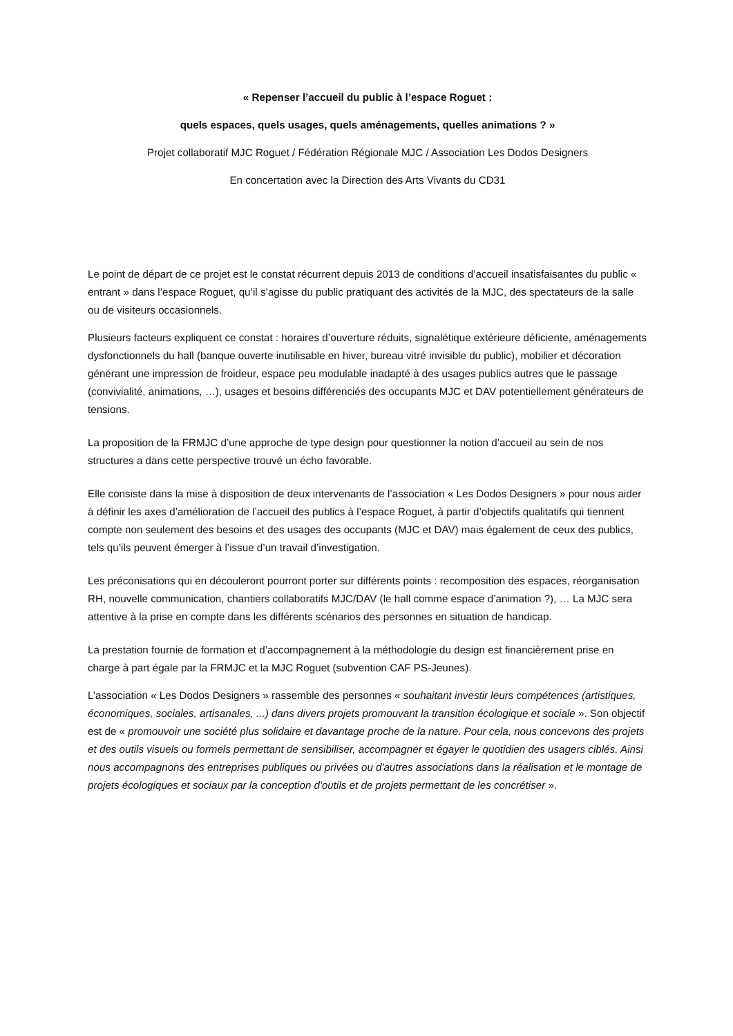« Repenser l’accueil du public à l’espace Roguet :
quels espaces, quels usages, quels aménagements, quelles animations ? »
Projet collaboratif MJC Roguet / Fédération Régionale MJC / Association Les Dodos Designers
En concertation avec la Direction des Arts Vivants du CD31
Le point de départ de ce projet est le constat récurrent depuis 2013 de conditions d’accueil insatisfaisantes du public « entrant » dans l’espace Roguet, qu’il s’agisse du public pratiquant des activités de la MJC, des spectateurs de la salle ou de visiteurs occasionnels.
Plusieurs facteurs expliquent ce constat : horaires d’ouverture réduits, signalétique extérieure déficiente, aménagements dysfonctionnels du hall (banque ouverte inutilisable en hiver, bureau vitré invisible du public), mobilier et décoration générant une impression de froideur, espace peu modulable inadapté à des usages publics autres que le passage (convivialité, animations, …), usages et besoins différenciés des occupants MJC et DAV potentiellement générateurs de tensions.
La proposition de la FRMJC d’une approche de type design pour questionner la notion d’accueil au sein de nos structures a dans cette perspective trouvé un écho favorable.
Elle consiste dans la mise à disposition de deux intervenants de l’association « Les Dodos Designers » pour nous aider à définir les axes d’amélioration de l’accueil des publics à l’espace Roguet, à partir d’objectifs qualitatifs qui tiennent compte non seulement des besoins et des usages des occupants (MJC et DAV) mais également de ceux des publics, tels qu’ils peuvent émerger à l’issue d’un travail d’investigation.
Les préconisations qui en découleront pourront porter sur différents points : recomposition des espaces, réorganisation RH, nouvelle communication, chantiers collaboratifs MJC/DAV (le hall comme espace d’animation ?), … La MJC sera attentive à la prise en compte dans les différents scénarios des personnes en situation de handicap.
La prestation fournie de formation et d’accompagnement à la méthodologie du design est financièrement prise en charge à part égale par la FRMJC et la MJC Roguet (subvention CAF PS-Jeunes).
L’association « Les Dodos Designers » rassemble des personnes « souhaitant investir leurs compétences (artistiques, économiques, sociales, artisanales, ...) dans divers projets promouvant la transition écologique et sociale ». Son objectif est de « promouvoir une société plus solidaire et davantage proche de la nature. Pour cela, nous concevons des projets et des outils visuels ou formels permettant de sensibiliser, accompagner et égayer le quotidien des usagers ciblés. Ainsi nous accompagnons des entreprises publiques ou privées ou d'autres associations dans la réalisation et le montage de projets écologiques et sociaux par la conception d'outils et de projets permettant de les concrétiser ».